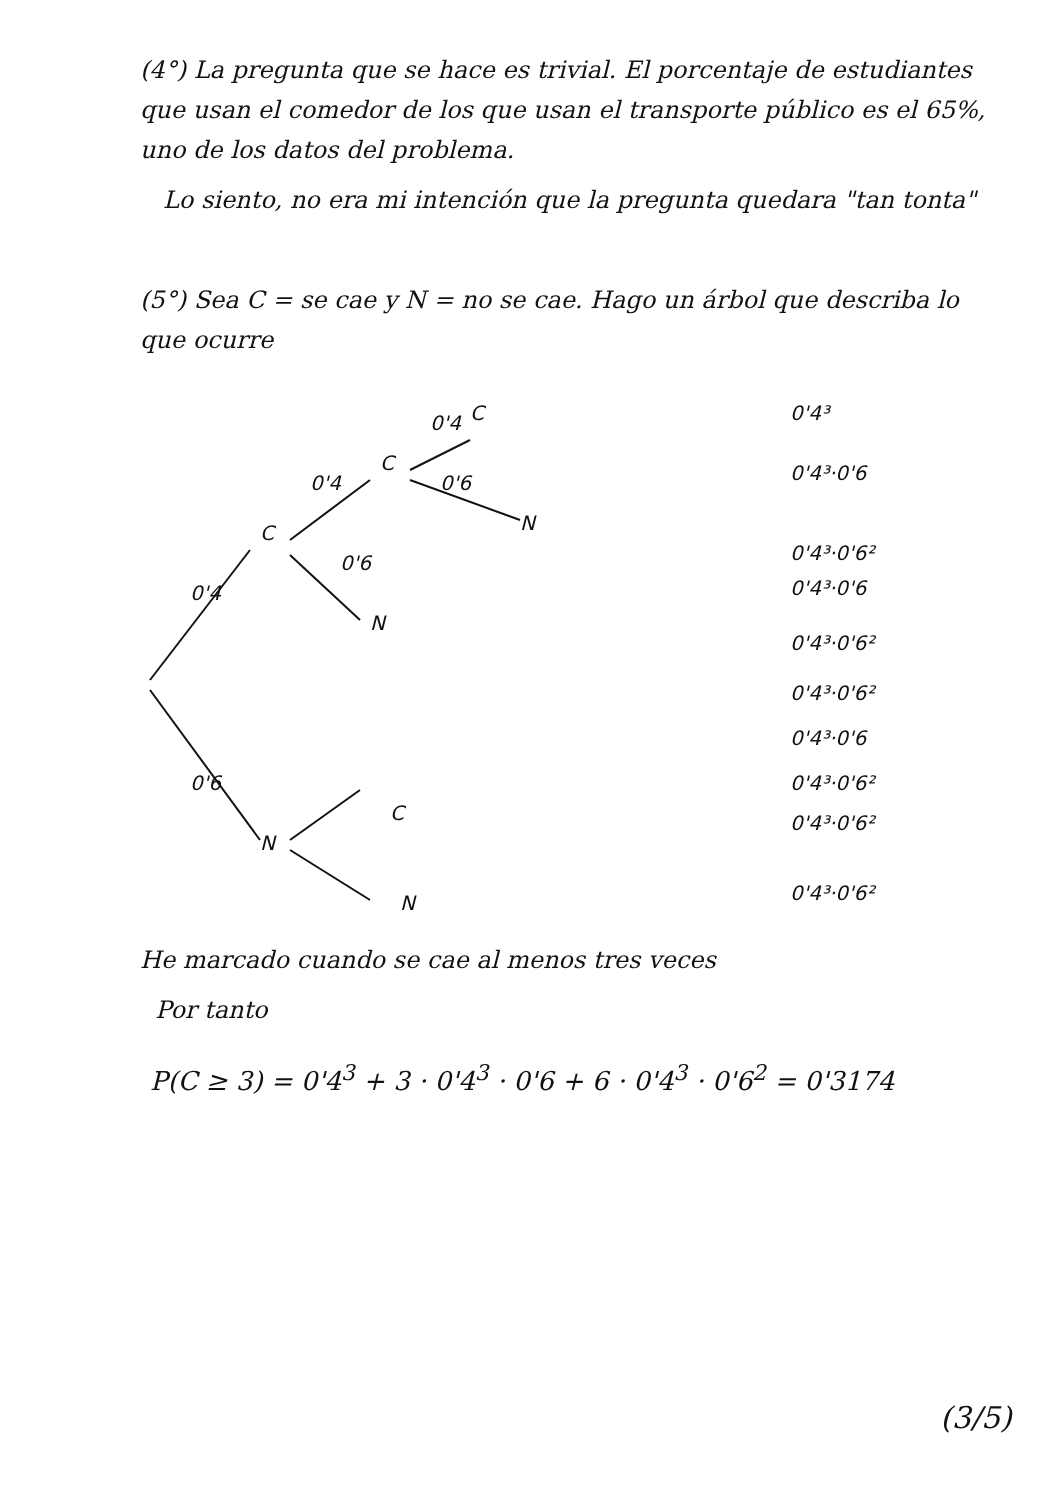(4°) La pregunta que se hace es trivial. El porcentaje de estudiantes que usan el comedor de los que usan el transporte público es el 65%, uno de los datos del problema.
Lo siento, no era mi intención que la pregunta quedara "tan tonta"
(5°) Sea C = se cae y N = no se cae. Hago un árbol que describa lo que ocurre
0'4
0'6
C
N
0'4
0'6
C
N
0'4
C
0'6
N
C
N
0'4³
0'4³·0'6
0'4³·0'6²
0'4³·0'6
0'4³·0'6²
0'4³·0'6²
0'4³·0'6
0'4³·0'6²
0'4³·0'6²
0'4³·0'6²
He marcado cuando se cae al menos tres veces
Por tanto
P(C ≥ 3) = 0'4<sup>3</sup> + 3 · 0'4<sup>3</sup> · 0'6 + 6 · 0'4<sup>3</sup> · 0'6<sup>2</sup> = 0'3174
(3/5)